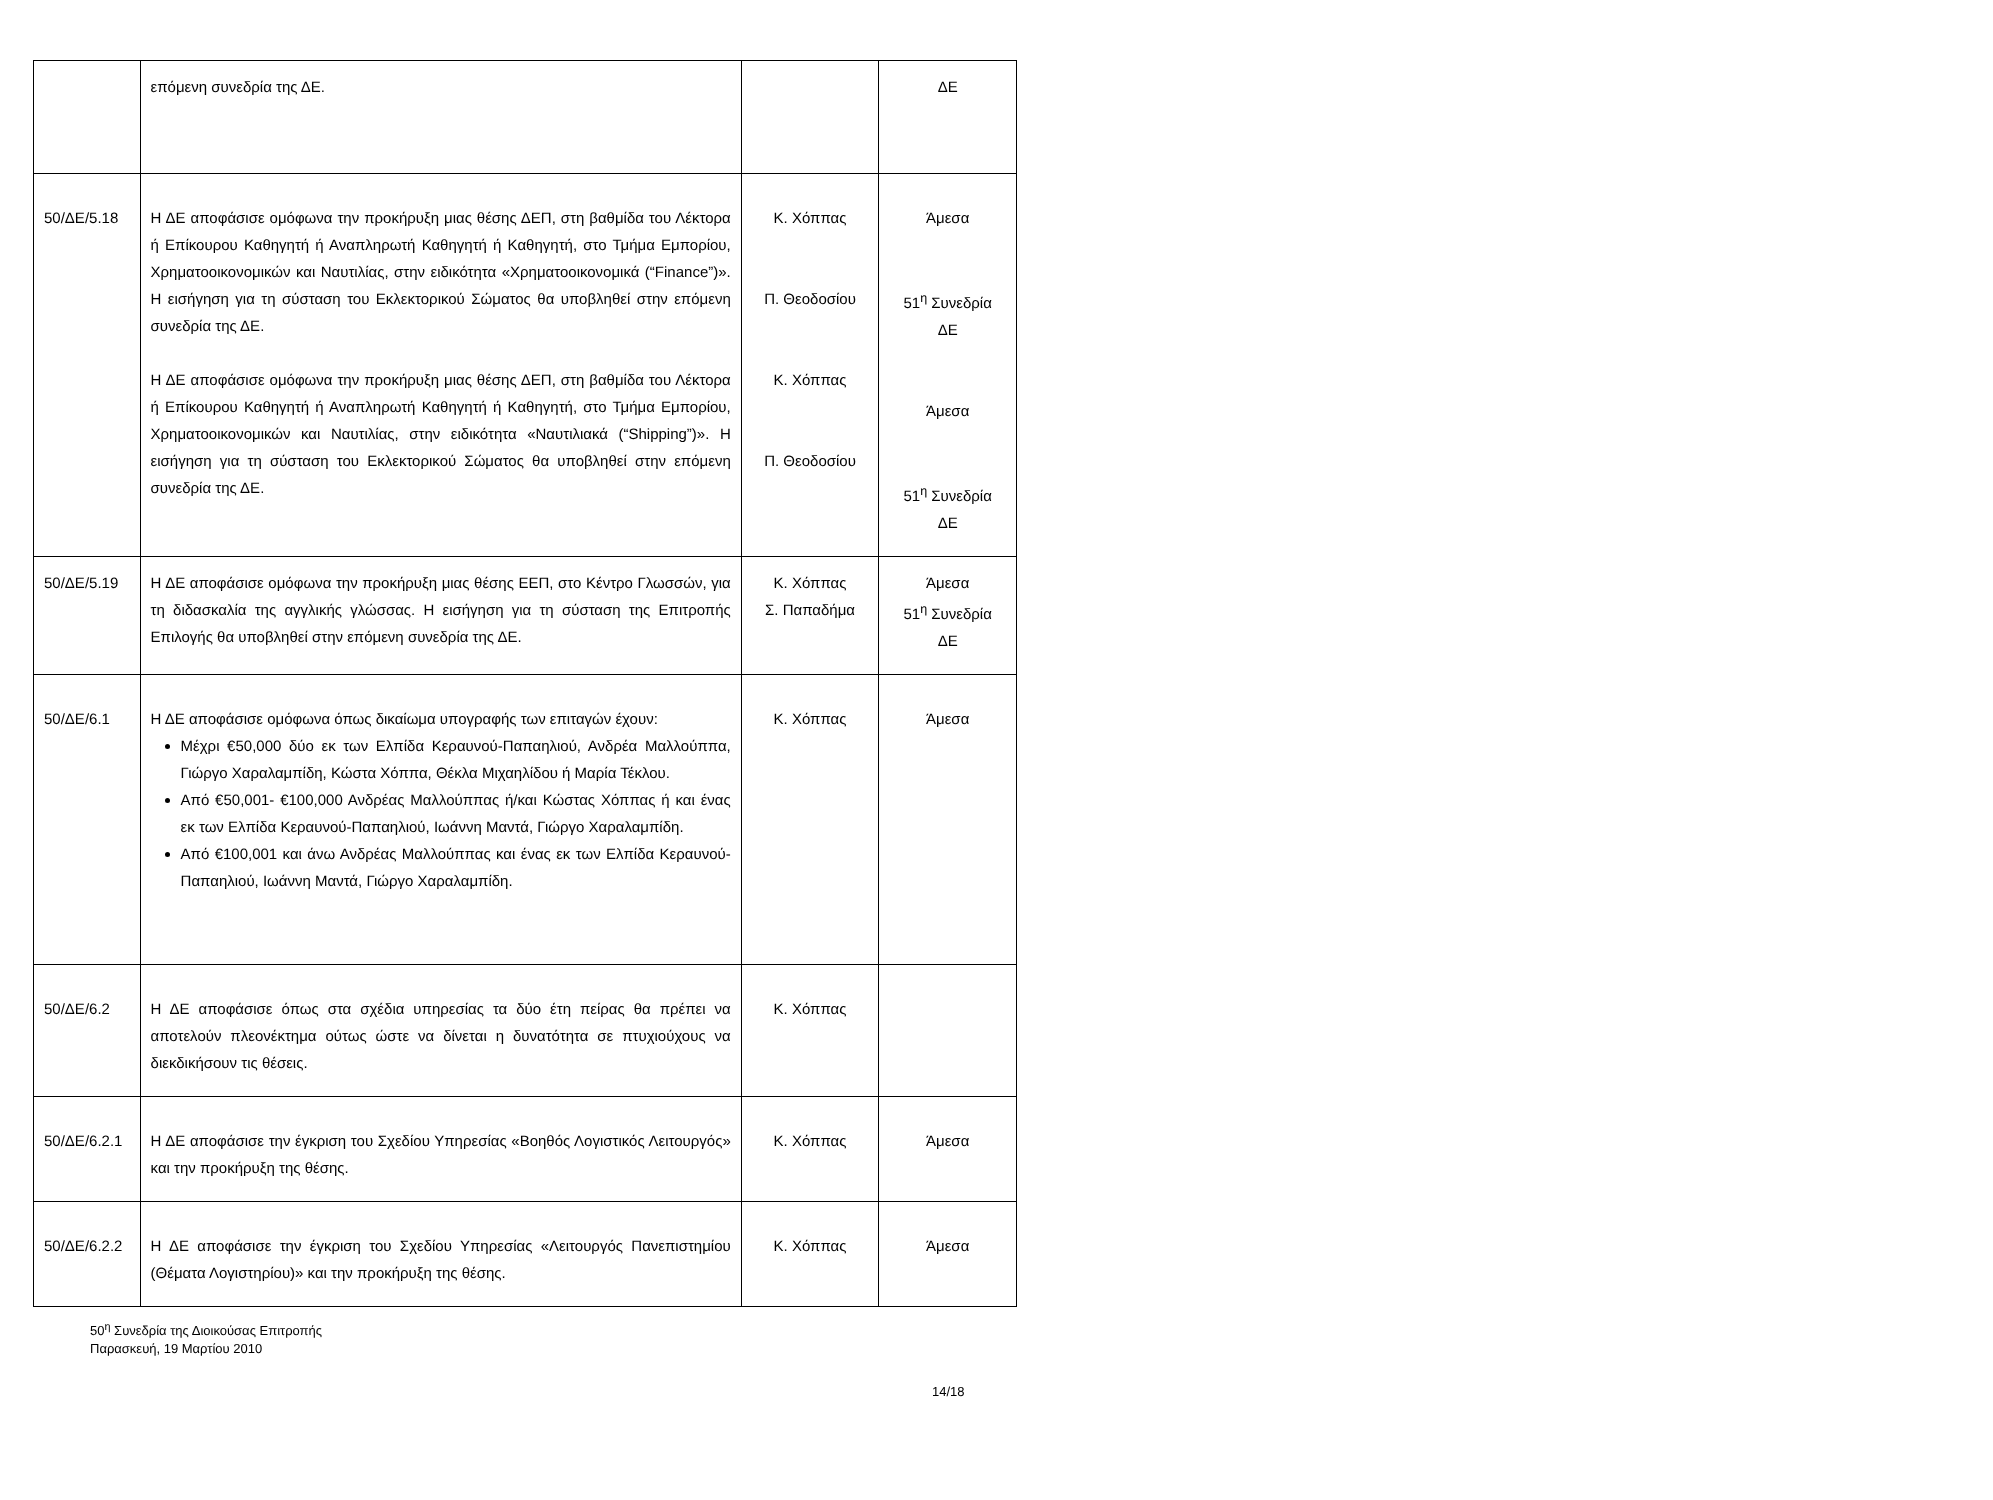| | επόμενη συνεδρία της ΔΕ. | | ΔΕ |
| 50/ΔΕ/5.18 | Η ΔΕ αποφάσισε ομόφωνα την προκήρυξη μιας θέσης ΔΕΠ, στη βαθμίδα του Λέκτορα ή Επίκουρου Καθηγητή ή Αναπληρωτή Καθηγητή ή Καθηγητή, στο Τμήμα Εμπορίου, Χρηματοοικονομικών και Ναυτιλίας, στην ειδικότητα «Χρηματοοικονομικά (“Finance”)». Η εισήγηση για τη σύσταση του Εκλεκτορικού Σώματος θα υποβληθεί στην επόμενη συνεδρία της ΔΕ. Η ΔΕ αποφάσισε ομόφωνα την προκήρυξη μιας θέσης ΔΕΠ, στη βαθμίδα του Λέκτορα ή Επίκουρου Καθηγητή ή Αναπληρωτή Καθηγητή ή Καθηγητή, στο Τμήμα Εμπορίου, Χρηματοοικονομικών και Ναυτιλίας, στην ειδικότητα «Ναυτιλιακά (“Shipping”)». Η εισήγηση για τη σύσταση του Εκλεκτορικού Σώματος θα υποβληθεί στην επόμενη συνεδρία της ΔΕ. | Κ. Χόππας Π. Θεοδοσίου Κ. Χόππας Π. Θεοδοσίου | Άμεσα 51<sup>η</sup> Συνεδρία ΔΕ Άμεσα 51<sup>η</sup> Συνεδρία ΔΕ |
| 50/ΔΕ/5.19 | Η ΔΕ αποφάσισε ομόφωνα την προκήρυξη μιας θέσης ΕΕΠ, στο Κέντρο Γλωσσών, για τη διδασκαλία της αγγλικής γλώσσας. Η εισήγηση για τη σύσταση της Επιτροπής Επιλογής θα υποβληθεί στην επόμενη συνεδρία της ΔΕ. | Κ. Χόππας Σ. Παπαδήμα | Άμεσα 51<sup>η</sup> Συνεδρία ΔΕ |
| 50/ΔΕ/6.1 | Η ΔΕ αποφάσισε ομόφωνα όπως δικαίωμα υπογραφής των επιταγών έχουν: Μέχρι €50,000 δύο εκ των Ελπίδα Κεραυνού-Παπαηλιού, Ανδρέα Μαλλούππα, Γιώργο Χαραλαμπίδη, Κώστα Χόππα, Θέκλα Μιχαηλίδου ή Μαρία Τέκλου. Από €50,001- €100,000 Ανδρέας Μαλλούππας ή/και Κώστας Χόππας ή και ένας εκ των Ελπίδα Κεραυνού-Παπαηλιού, Ιωάννη Μαντά, Γιώργο Χαραλαμπίδη. Από €100,001 και άνω Ανδρέας Μαλλούππας και ένας εκ των Ελπίδα Κεραυνού-Παπαηλιού, Ιωάννη Μαντά, Γιώργο Χαραλαμπίδη. | Κ. Χόππας | Άμεσα |
| 50/ΔΕ/6.2 | Η ΔΕ αποφάσισε όπως στα σχέδια υπηρεσίας τα δύο έτη πείρας θα πρέπει να αποτελούν πλεονέκτημα ούτως ώστε να δίνεται η δυνατότητα σε πτυχιούχους να διεκδικήσουν τις θέσεις. | Κ. Χόππας | |
| 50/ΔΕ/6.2.1 | Η ΔΕ αποφάσισε την έγκριση του Σχεδίου Υπηρεσίας «Βοηθός Λογιστικός Λειτουργός» και την προκήρυξη της θέσης. | Κ. Χόππας | Άμεσα |
| 50/ΔΕ/6.2.2 | Η ΔΕ αποφάσισε την έγκριση του Σχεδίου Υπηρεσίας «Λειτουργός Πανεπιστημίου (Θέματα Λογιστηρίου)» και την προκήρυξη της θέσης. | Κ. Χόππας | Άμεσα |
50<sup>η</sup> Συνεδρία της Διοικούσας Επιτροπής
Παρασκευή, 19 Μαρτίου 2010
14/18